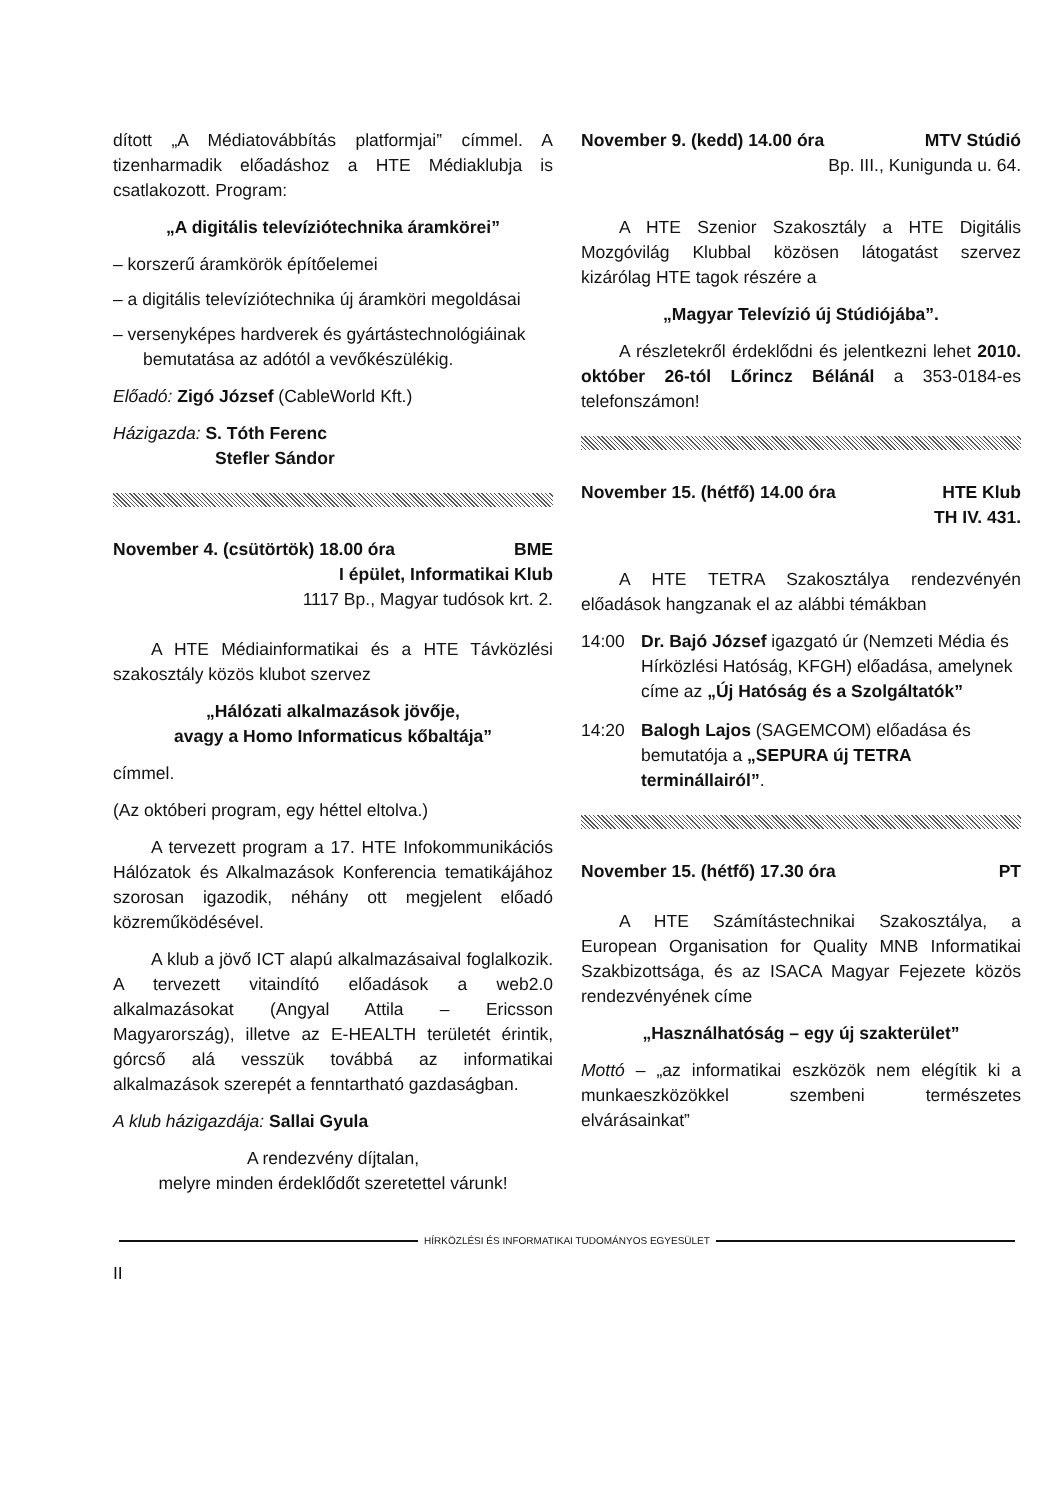dított „A Médiatovábbítás platformjai” címmel. A tizenharmadik előadáshoz a HTE Médiaklubja is csatlakozott. Program:
„A digitális televíziótechnika áramkörei”
– korszerű áramkörök építőelemei
– a digitális televíziótechnika új áramköri megoldásai
– versenyképes hardverek és gyártástechnológiáinak bemutatása az adótól a vevőkészülékig.
Előadó: Zigó József (CableWorld Kft.)
Házigazda: S. Tóth Ferenc
Stefler Sándor
November 4. (csütörtök) 18.00 óra BME
I épület, Informatikai Klub
1117 Bp., Magyar tudósok krt. 2.
A HTE Médiainformatikai és a HTE Távközlési szakosztály közös klubot szervez
„Hálózati alkalmazások jövője,
avagy a Homo Informaticus kőbaltája”
címmel.
(Az októberi program, egy héttel eltolva.)
A tervezett program a 17. HTE Infokommunikációs Hálózatok és Alkalmazások Konferencia tematikájához szorosan igazodik, néhány ott megjelent előadó közreműködésével.
A klub a jövő ICT alapú alkalmazásaival foglalkozik. A tervezett vitaindító előadások a web2.0 alkalmazásokat (Angyal Attila – Ericsson Magyarország), illetve az E-HEALTH területét érintik, górcső alá vesszük továbbá az informatikai alkalmazások szerepét a fenntartható gazdaságban.
A klub házigazdája: Sallai Gyula
A rendezvény díjtalan,
melyre minden érdeklődőt szeretettel várunk!
November 9. (kedd) 14.00 óra MTV Stúdió
Bp. III., Kunigunda u. 64.
A HTE Szenior Szakosztály a HTE Digitális Mozgóvilág Klubbal közösen látogatást szervez kizárólag HTE tagok részére a
„Magyar Televízió új Stúdiójába”.
A részletekről érdeklődni és jelentkezni lehet 2010. október 26-tól Lőrincz Bélánál a 353-0184-es telefonszámon!
November 15. (hétfő) 14.00 óra HTE Klub
TH IV. 431.
A HTE TETRA Szakosztálya rendezvényén előadások hangzanak el az alábbi témákban
14:00 Dr. Bajó József igazgató úr (Nemzeti Média és Hírközlési Hatóság, KFGH) előadása, amelynek címe az „Új Hatóság és a Szolgáltatók”
14:20 Balogh Lajos (SAGEMCOM) előadása és bemutatója a „SEPURA új TETRA terminállairól”.
November 15. (hétfő) 17.30 óra PT
A HTE Számítástechnikai Szakosztálya, a European Organisation for Quality MNB Informatikai Szakbizottsága, és az ISACA Magyar Fejezete közös rendezvényének címe
„Használhatóság – egy új szakterület”
Mottó – „az informatikai eszközök nem elégítik ki a munkaeszközökkel szembeni természetes elvárásainkat”
HÍRKÖZLÉSI ÉS INFORMATIKAI TUDOMÁNYOS EGYESÜLET
II